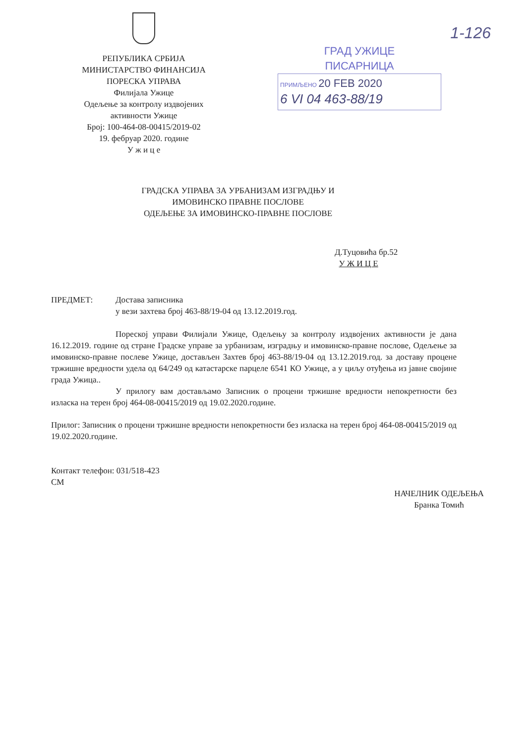РЕПУБЛИКА СРБИЈА
МИНИСТАРСТВО ФИНАНСИЈА
ПОРЕСКА УПРАВА
Филијала Ужице
Одељење за контролу издвојених
активности Ужице
Број: 100-464-08-00415/2019-02
19. фебруар 2020. године
У ж и ц е
1-126
ГРАД УЖИЦЕ
ПИСАРНИЦА
ПРИМЉЕНО 20 FEB 2020
6 VI 04 463-88/19
ГРАДСКА УПРАВА ЗА УРБАНИЗАМ ИЗГРАДЊУ И
ИМОВИНСКО ПРАВНЕ ПОСЛОВЕ
ОДЕЉЕЊЕ ЗА ИМОВИНСКО-ПРАВНЕ ПОСЛОВЕ
Д.Туцовића бр.52
У Ж И Ц Е
ПРЕДМЕТ: Достава записника
у вези захтева број 463-88/19-04 од 13.12.2019.год.
Пореској управи Филијали Ужице, Одељењу за контролу издвојених активности је дана 16.12.2019. године од стране Градске управе за урбанизам, изградњу и имовинско-правне послове, Одељење за имовинско-правне послеве Ужице, достављен Захтев број 463-88/19-04 од 13.12.2019.год. за доставу процене тржишне вредности удела од 64/249 од катастарске парцеле 6541 КО Ужице, а у циљу отуђења из јавне својине града Ужица..
У прилогу вам достављамо Записник о процени тржишне вредности непокретности без изласка на терен број 464-08-00415/2019 од 19.02.2020.године.
Прилог: Записник о процени тржишне вредности непокретности без изласка на терен број 464-08-00415/2019 од 19.02.2020.године.
Контакт телефон: 031/518-423
СМ
НАЧЕЛНИК ОДЕЉЕЊА
Бранка Томић